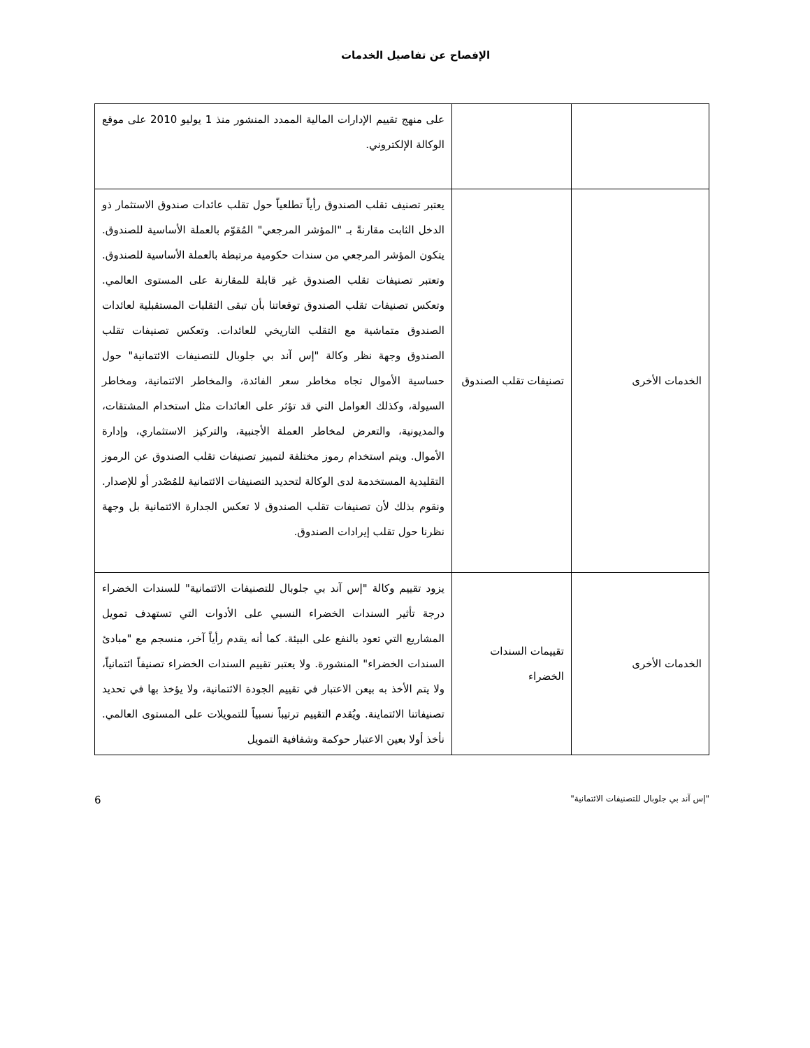الإفصاح عن تفاصيل الخدمات
| | | على منهج تقييم الإدارات المالية الممدد المنشور منذ 1 يوليو 2010 على موقع الوكالة الإلكتروني. |
| الخدمات الأخرى | تصنيفات تقلب الصندوق | يعتبر تصنيف تقلب الصندوق رأياً تطلعياً حول تقلب عائدات صندوق الاستثمار ذو الدخل الثابت مقارنةً بـ "المؤشر المرجعي" المُقوّم بالعملة الأساسية للصندوق. يتكون المؤشر المرجعي من سندات حكومية مرتبطة بالعملة الأساسية للصندوق. وتعتبر تصنيفات تقلب الصندوق غير قابلة للمقارنة على المستوى العالمي. وتعكس تصنيفات تقلب الصندوق توقعاتنا بأن تبقى التقلبات المستقبلية لعائدات الصندوق متماشية مع التقلب التاريخي للعائدات. وتعكس تصنيفات تقلب الصندوق وجهة نظر وكالة "إس آند بي جلوبال للتصنيفات الائتمانية" حول حساسية الأموال تجاه مخاطر سعر الفائدة، والمخاطر الائتمانية، ومخاطر السيولة، وكذلك العوامل التي قد تؤثر على العائدات مثل استخدام المشتقات، والمديونية، والتعرض لمخاطر العملة الأجنبية، والتركيز الاستثماري، وإدارة الأموال. ويتم استخدام رموز مختلفة لتمييز تصنيفات تقلب الصندوق عن الرموز التقليدية المستخدمة لدى الوكالة لتحديد التصنيفات الائتمانية للمُصْدر أو للإصدار. ونقوم بذلك لأن تصنيفات تقلب الصندوق لا تعكس الجدارة الائتمانية بل وجهة نظرنا حول تقلب إيرادات الصندوق. |
| الخدمات الأخرى | تقييمات السندات الخضراء | يزود تقييم وكالة "إس آند بي جلوبال للتصنيفات الائتمانية" للسندات الخضراء درجة تأثير السندات الخضراء النسبي على الأدوات التي تستهدف تمويل المشاريع التي تعود بالنفع على البيئة. كما أنه يقدم رأياً آخر، منسجم مع "مبادئ السندات الخضراء" المنشورة. ولا يعتبر تقييم السندات الخضراء تصنيفاً ائتمانياً، ولا يتم الأخذ به بيعن الاعتبار في تقييم الجودة الائتمانية، ولا يؤخذ بها في تحديد تصنيفاتنا الائتماينة. ويُقدم التقييم ترتيباً نسبياً للتمويلات على المستوى العالمي. نأخذ أولا بعين الاعتبار حوكمة وشفافية التمويل |
"إس آند بي جلوبال للتصنيفات الائتمانية" 6